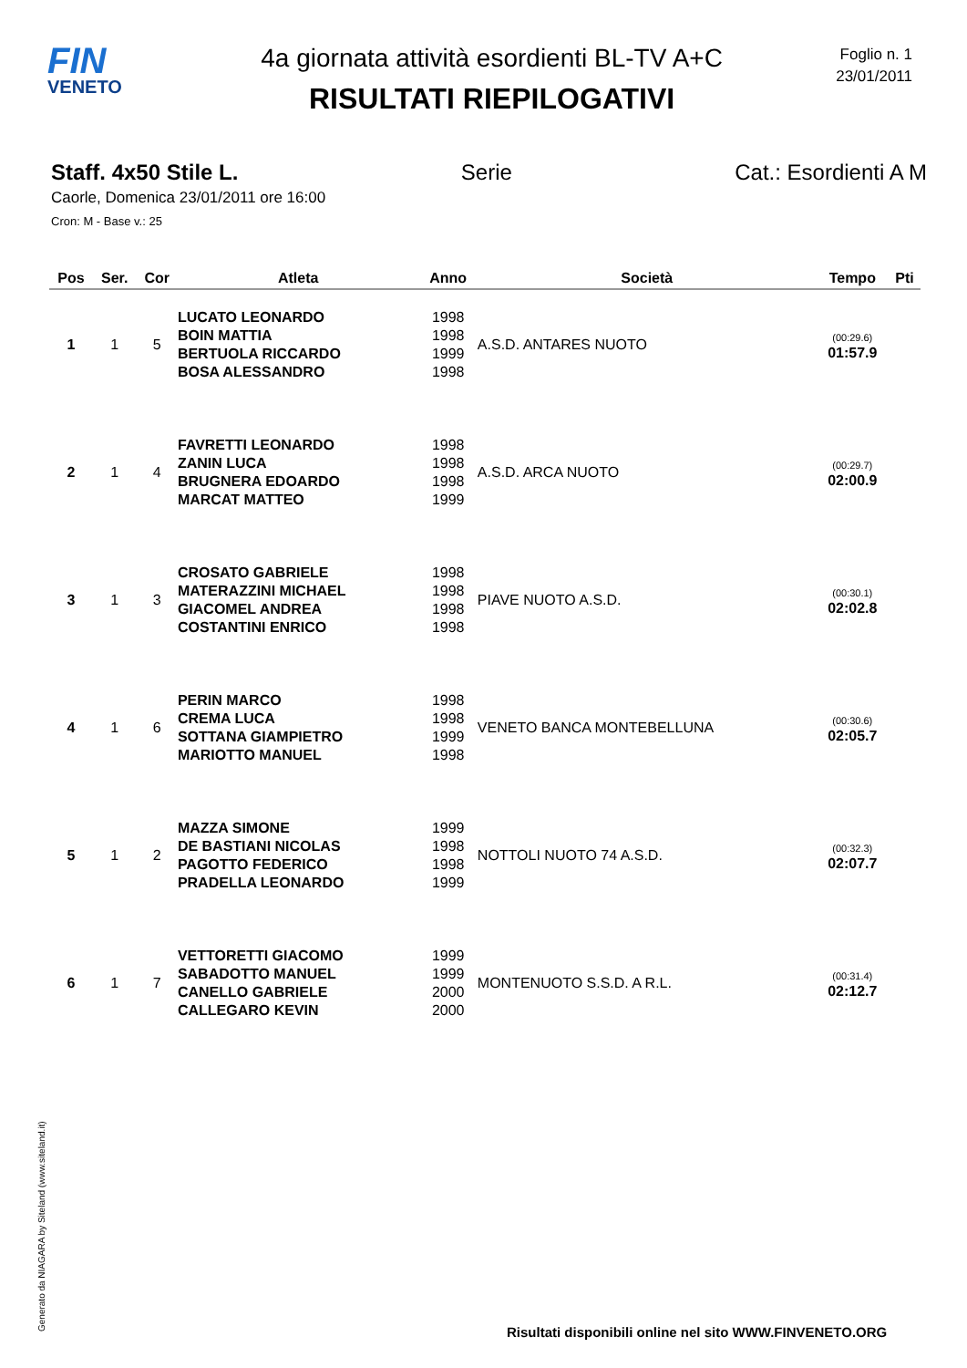FIN
VENETO
4a giornata attività esordienti BL-TV A+C
RISULTATI RIEPILOGATIVI
Foglio n. 1
23/01/2011
Staff. 4x50 Stile L. Serie Cat.: Esordienti A M
Caorle, Domenica 23/01/2011 ore 16:00
Cron: M - Base v.: 25
| Pos | Ser. | Cor | Atleta | Anno | Società | Tempo | Pti |
| --- | --- | --- | --- | --- | --- | --- | --- |
| 1 | 1 | 5 | LUCATO LEONARDO BOIN MATTIA BERTUOLA RICCARDO BOSA ALESSANDRO | 1998 1998 1999 1998 | A.S.D. ANTARES NUOTO | (00:29.6) 01:57.9 | |
| 2 | 1 | 4 | FAVRETTI LEONARDO ZANIN LUCA BRUGNERA EDOARDO MARCAT MATTEO | 1998 1998 1998 1999 | A.S.D. ARCA NUOTO | (00:29.7) 02:00.9 | |
| 3 | 1 | 3 | CROSATO GABRIELE MATERAZZINI MICHAEL GIACOMEL ANDREA COSTANTINI ENRICO | 1998 1998 1998 1998 | PIAVE NUOTO A.S.D. | (00:30.1) 02:02.8 | |
| 4 | 1 | 6 | PERIN MARCO CREMA LUCA SOTTANA GIAMPIETRO MARIOTTO MANUEL | 1998 1998 1999 1998 | VENETO BANCA MONTEBELLUNA | (00:30.6) 02:05.7 | |
| 5 | 1 | 2 | MAZZA SIMONE DE BASTIANI NICOLAS PAGOTTO FEDERICO PRADELLA LEONARDO | 1999 1998 1998 1999 | NOTTOLI NUOTO 74 A.S.D. | (00:32.3) 02:07.7 | |
| 6 | 1 | 7 | VETTORETTI GIACOMO SABADOTTO MANUEL CANELLO GABRIELE CALLEGARO KEVIN | 1999 1999 2000 2000 | MONTENUOTO S.S.D. A R.L. | (00:31.4) 02:12.7 | |
Generato da NIAGARA by Siteland (www.siteland.it)
Risultati disponibili online nel sito WWW.FINVENETO.ORG